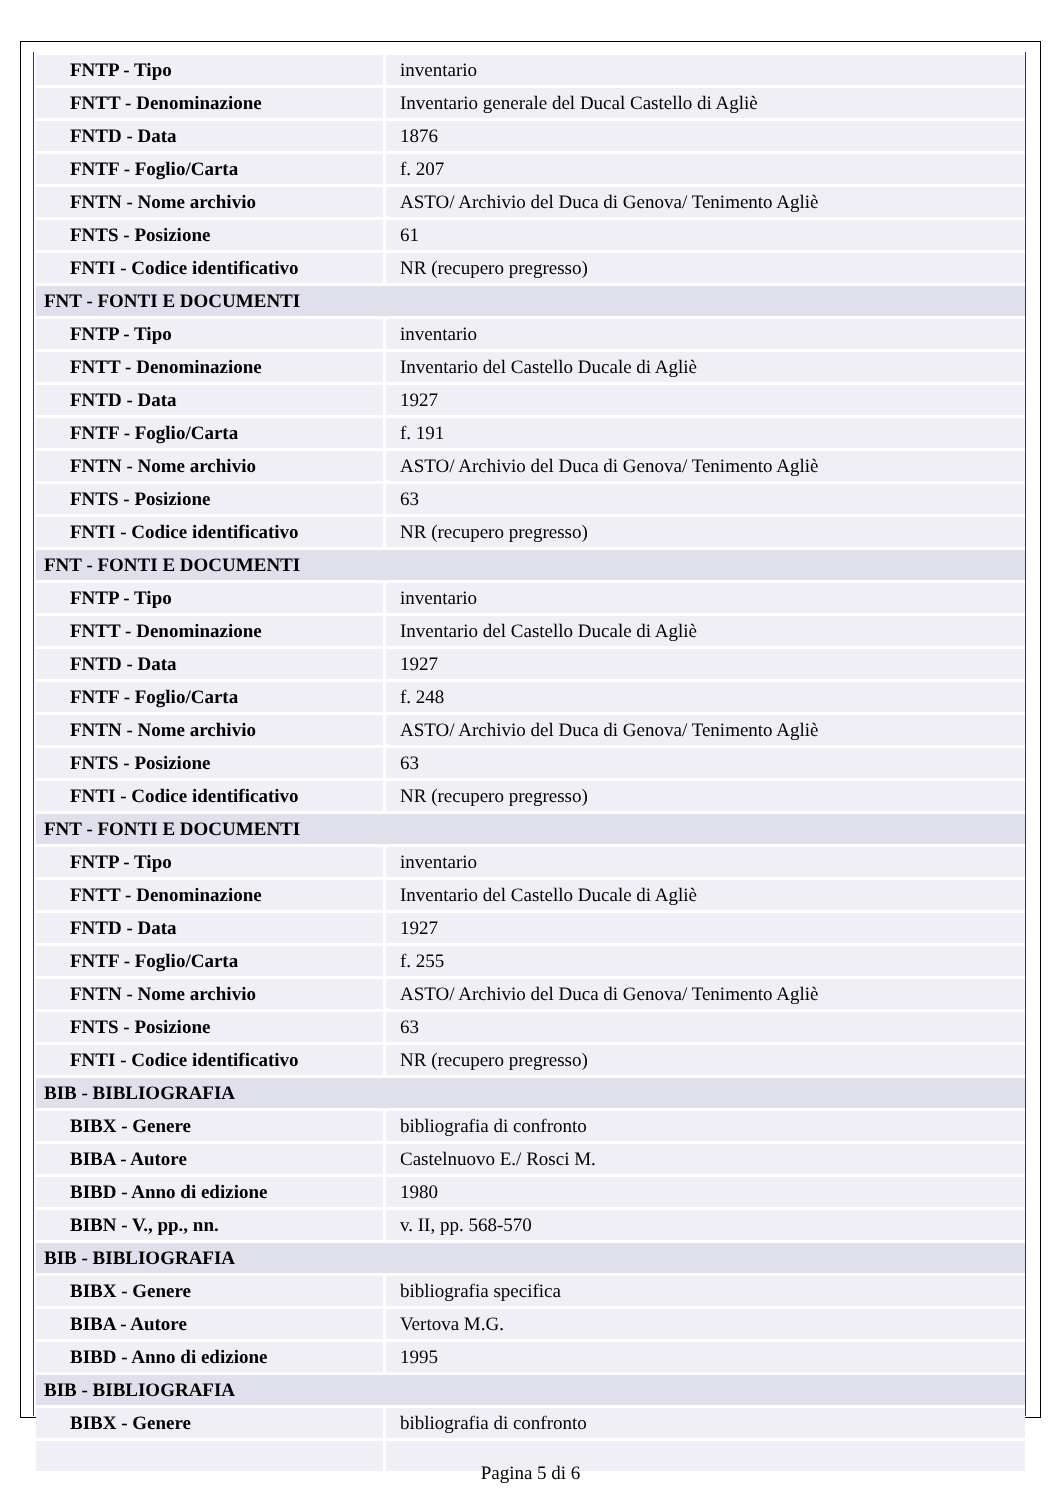| FNTP - Tipo | inventario |
| FNTT - Denominazione | Inventario generale del Ducal Castello di Agliè |
| FNTD - Data | 1876 |
| FNTF - Foglio/Carta | f. 207 |
| FNTN - Nome archivio | ASTO/ Archivio del Duca di Genova/ Tenimento Agliè |
| FNTS - Posizione | 61 |
| FNTI - Codice identificativo | NR (recupero pregresso) |
| FNT - FONTI E DOCUMENTI | |
| FNTP - Tipo | inventario |
| FNTT - Denominazione | Inventario del Castello Ducale di Agliè |
| FNTD - Data | 1927 |
| FNTF - Foglio/Carta | f. 191 |
| FNTN - Nome archivio | ASTO/ Archivio del Duca di Genova/ Tenimento Agliè |
| FNTS - Posizione | 63 |
| FNTI - Codice identificativo | NR (recupero pregresso) |
| FNT - FONTI E DOCUMENTI | |
| FNTP - Tipo | inventario |
| FNTT - Denominazione | Inventario del Castello Ducale di Agliè |
| FNTD - Data | 1927 |
| FNTF - Foglio/Carta | f. 248 |
| FNTN - Nome archivio | ASTO/ Archivio del Duca di Genova/ Tenimento Agliè |
| FNTS - Posizione | 63 |
| FNTI - Codice identificativo | NR (recupero pregresso) |
| FNT - FONTI E DOCUMENTI | |
| FNTP - Tipo | inventario |
| FNTT - Denominazione | Inventario del Castello Ducale di Agliè |
| FNTD - Data | 1927 |
| FNTF - Foglio/Carta | f. 255 |
| FNTN - Nome archivio | ASTO/ Archivio del Duca di Genova/ Tenimento Agliè |
| FNTS - Posizione | 63 |
| FNTI - Codice identificativo | NR (recupero pregresso) |
| BIB - BIBLIOGRAFIA | |
| BIBX - Genere | bibliografia di confronto |
| BIBA - Autore | Castelnuovo E./ Rosci M. |
| BIBD - Anno di edizione | 1980 |
| BIBN - V., pp., nn. | v. II, pp. 568-570 |
| BIB - BIBLIOGRAFIA | |
| BIBX - Genere | bibliografia specifica |
| BIBA - Autore | Vertova M.G. |
| BIBD - Anno di edizione | 1995 |
| BIB - BIBLIOGRAFIA | |
| BIBX - Genere | bibliografia di confronto |
Pagina 5 di 6